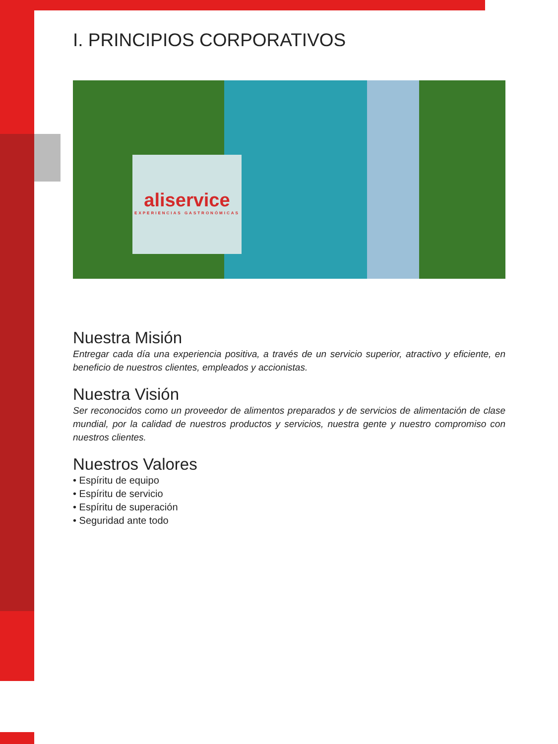I. PRINCIPIOS CORPORATIVOS
aliservice
EXPERIENCIAS GASTRONÓMICAS
Nuestra Misión
Entregar cada día una experiencia positiva, a través de un servicio superior, atractivo y eficiente, en beneficio de nuestros clientes, empleados y accionistas.
Nuestra Visión
Ser reconocidos como un proveedor de alimentos preparados y de servicios de alimentación de clase mundial, por la calidad de nuestros productos y servicios, nuestra gente y nuestro compromiso con nuestros clientes.
Nuestros Valores
• Espíritu de equipo
• Espíritu de servicio
• Espíritu de superación
• Seguridad ante todo